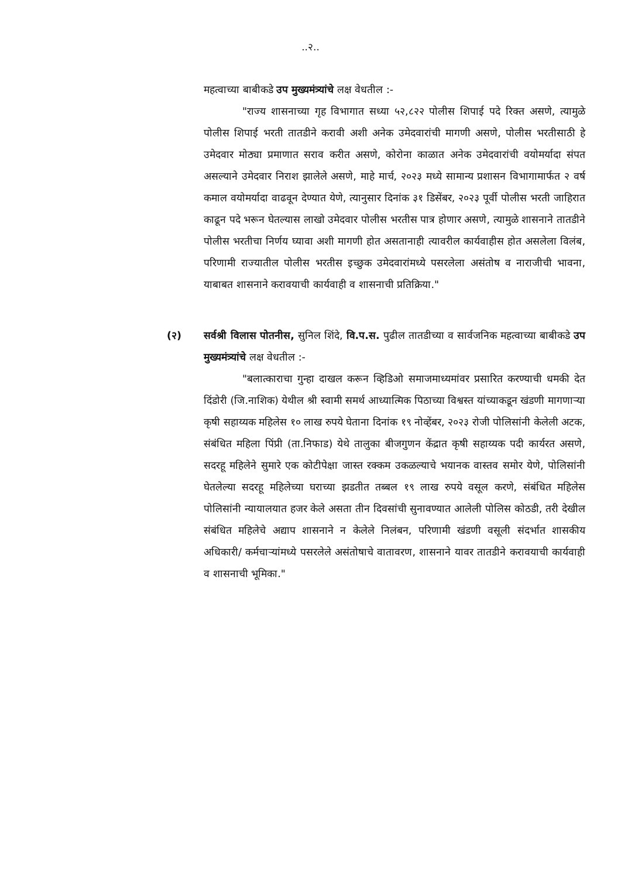..२..
महत्वाच्या बाबीकडे उप मुख्यमंत्र्यांचे लक्ष वेधतील :-
"राज्य शासनाच्या गृह विभागात सध्या ५२,८२२ पोलीस शिपाई पदे रिक्त असणे, त्यामुळे पोलीस शिपाई भरती तातडीने करावी अशी अनेक उमेदवारांची मागणी असणे, पोलीस भरतीसाठी हे उमेदवार मोठ्या प्रमाणात सराव करीत असणे, कोरोना काळात अनेक उमेदवारांची वयोमर्यादा संपत असल्याने उमेदवार निराश झालेले असणे, माहे मार्च, २०२३ मध्ये सामान्य प्रशासन विभागामार्फत २ वर्ष कमाल वयोमर्यादा वाढवून देण्यात येणे, त्यानुसार दिनांक ३१ डिसेंबर, २०२३ पूर्वी पोलीस भरती जाहिरात काढून पदे भरून घेतल्यास लाखो उमेदवार पोलीस भरतीस पात्र होणार असणे, त्यामुळे शासनाने तातडीने पोलीस भरतीचा निर्णय घ्यावा अशी मागणी होत असतानाही त्यावरील कार्यवाहीस होत असलेला विलंब, परिणामी राज्यातील पोलीस भरतीस इच्छुक उमेदवारांमध्ये पसरलेला असंतोष व नाराजीची भावना, याबाबत शासनाने करावयाची कार्यवाही व शासनाची प्रतिक्रिया."
(२) सर्वश्री विलास पोतनीस, सुनिल शिंदे, वि.प.स. पुढील तातडीच्या व सार्वजनिक महत्वाच्या बाबीकडे उप मुख्यमंत्र्यांचे लक्ष वेधतील :-
"बलात्काराचा गुन्हा दाखल करून व्हिडिओ समाजमाध्यमांवर प्रसारित करण्याची धमकी देत दिंडोरी (जि.नाशिक) येथील श्री स्वामी समर्थ आध्यात्मिक पिठाच्या विश्वस्त यांच्याकडून खंडणी मागणाऱ्या कृषी सहाय्यक महिलेस १० लाख रुपये घेताना दिनांक १९ नोव्हेंबर, २०२३ रोजी पोलिसांनी केलेली अटक, संबंधित महिला पिंप्री (ता.निफाड) येथे तालुका बीजगुणन केंद्रात कृषी सहाय्यक पदी कार्यरत असणे, सदरहू महिलेने सुमारे एक कोटीपेक्षा जास्त रक्कम उकळल्याचे भयानक वास्तव समोर येणे, पोलिसांनी घेतलेल्या सदरहू महिलेच्या घराच्या झडतीत तब्बल १९ लाख रुपये वसूल करणे, संबंधित महिलेस पोलिसांनी न्यायालयात हजर केले असता तीन दिवसांची सुनावण्यात आलेली पोलिस कोठडी, तरी देखील संबंधित महिलेचे अद्याप शासनाने न केलेले निलंबन, परिणामी खंडणी वसूली संदर्भात शासकीय अधिकारी/ कर्मचाऱ्यांमध्ये पसरलेले असंतोषाचे वातावरण, शासनाने यावर तातडीने करावयाची कार्यवाही व शासनाची भूमिका."